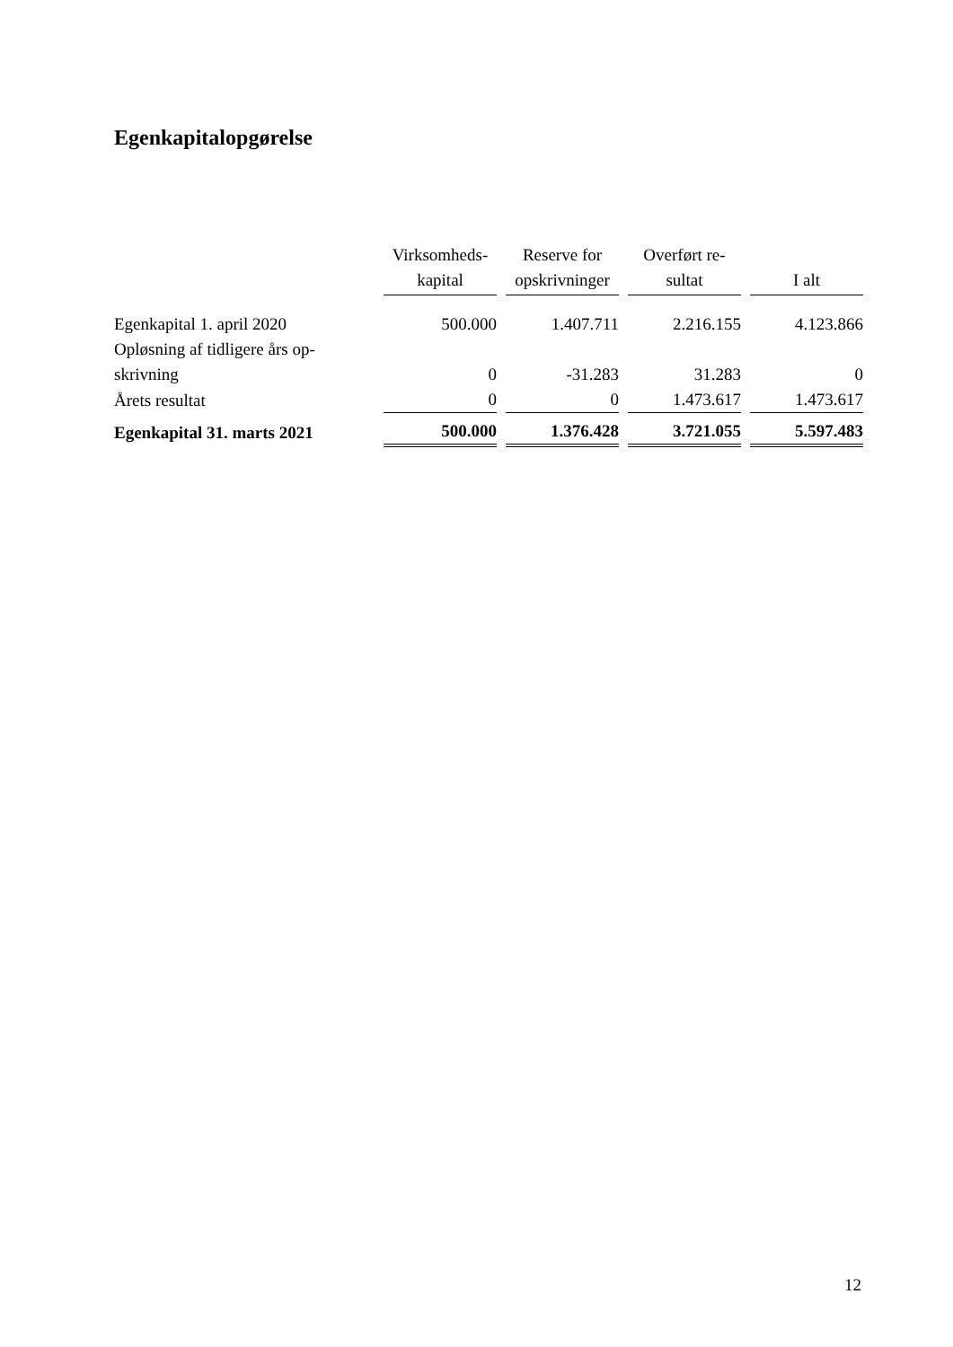Egenkapitalopgørelse
| | Virksomheds- kapital | Reserve for opskrivninger | Overført re- sultat | I alt |
| --- | --- | --- | --- | --- |
| Egenkapital 1. april 2020 | 500.000 | 1.407.711 | 2.216.155 | 4.123.866 |
| Opløsning af tidligere års op- skrivning | 0 | -31.283 | 31.283 | 0 |
| Årets resultat | 0 | 0 | 1.473.617 | 1.473.617 |
| Egenkapital 31. marts 2021 | 500.000 | 1.376.428 | 3.721.055 | 5.597.483 |
12